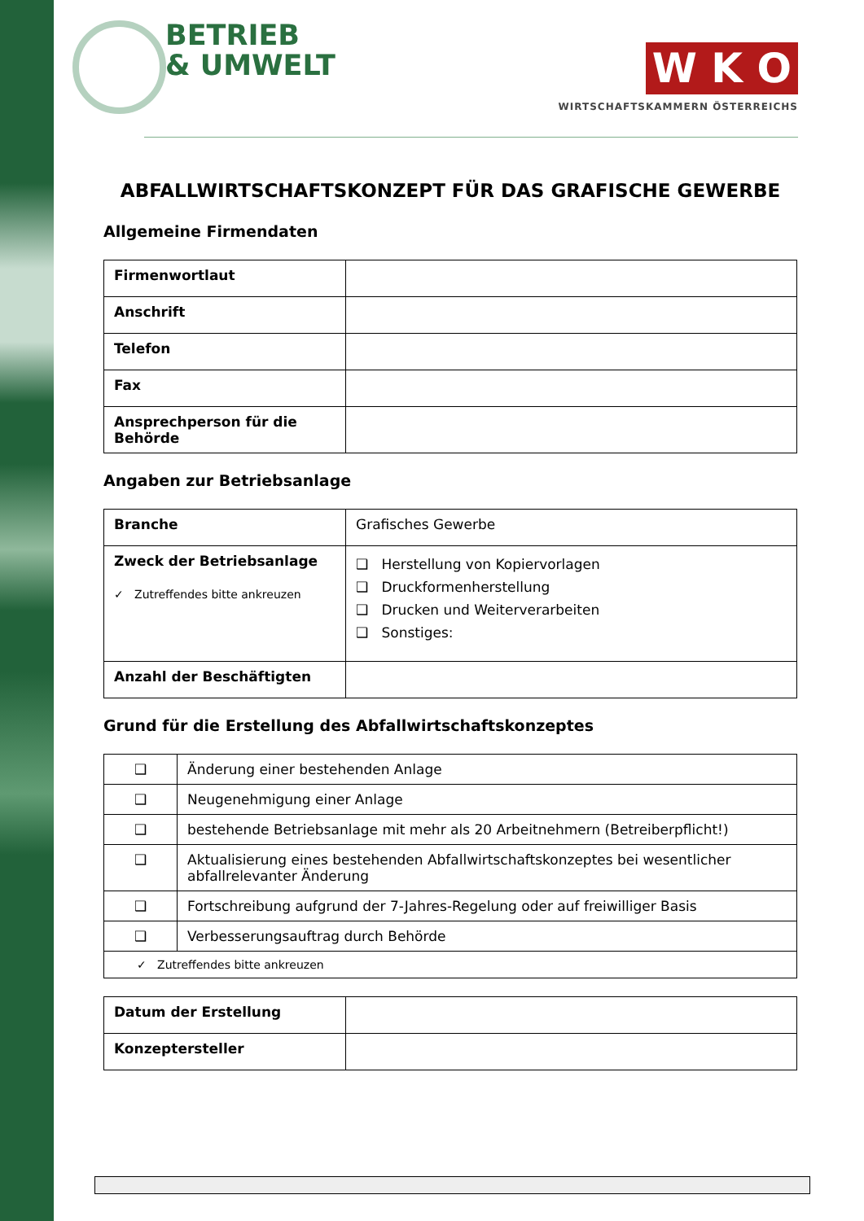BETRIEB
& UMWELT
W K O
WIRTSCHAFTSKAMMERN ÖSTERREICHS
ABFALLWIRTSCHAFTSKONZEPT FÜR DAS GRAFISCHE GEWERBE
Allgemeine Firmendaten
| Firmenwortlaut | |
| Anschrift | |
| Telefon | |
| Fax | |
| Ansprechperson für die Behörde | |
Angaben zur Betriebsanlage
| Branche | Grafisches Gewerbe |
| Zweck der Betriebsanlage ✓ Zutreffendes bitte ankreuzen | ❑ Herstellung von Kopiervorlagen ❑ Druckformenherstellung ❑ Drucken und Weiterverarbeiten ❑ Sonstiges: |
| Anzahl der Beschäftigten | |
Grund für die Erstellung des Abfallwirtschaftskonzeptes
| ❑ | Änderung einer bestehenden Anlage |
| ❑ | Neugenehmigung einer Anlage |
| ❑ | bestehende Betriebsanlage mit mehr als 20 Arbeitnehmern (Betreiberpflicht!) |
| ❑ | Aktualisierung eines bestehenden Abfallwirtschaftskonzeptes bei wesentlicher abfallrelevanter Änderung |
| ❑ | Fortschreibung aufgrund der 7-Jahres-Regelung oder auf freiwilliger Basis |
| ❑ | Verbesserungsauftrag durch Behörde |
| ✓ Zutreffendes bitte ankreuzen | |
| Datum der Erstellung | |
| Konzeptersteller | |